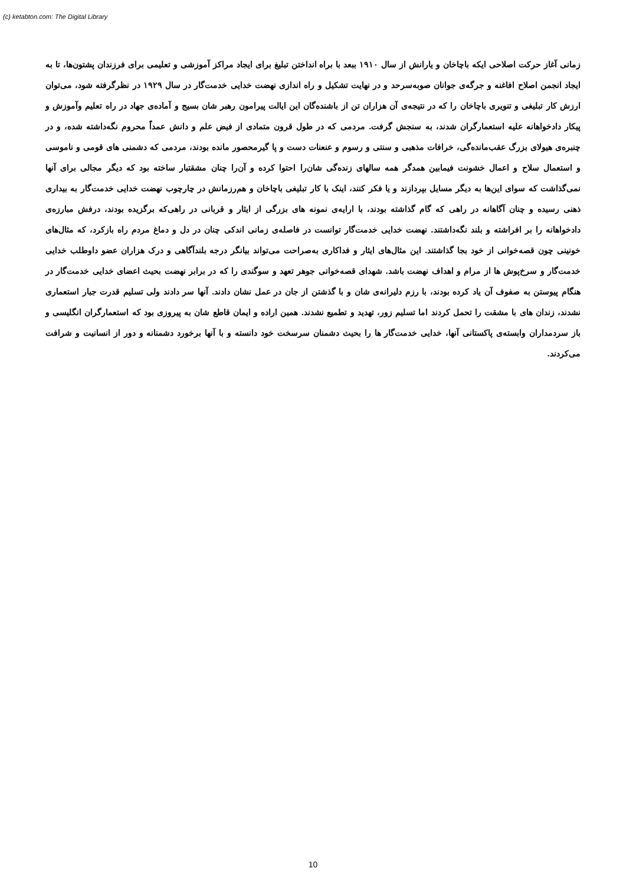(c) ketabton.com: The Digital Library
زمانی آغاز حرکت اصلاحی ایکه باچاخان و یارانش از سال ۱۹۱۰ ببعد با براه انداختن تبلیغ برای ایجاد مراکز آموزشی و تعلیمی برای فرزندان پشتون‌ها، تا به ایجاد انجمن اصلاح افاغنه و جرگه‌ی جوانان صوبه‌سرحد و در نهایت تشکیل و راه اندازی نهضت خدایی خدمت‌گار در سال ۱۹۲۹ در نظرگرفته شود، می‌توان ارزش کار تبلیغی و تنویری باچاخان را که در نتیجه‌ی آن هزاران تن از باشنده‌گان این ایالت پیرامون رهبر شان بسیج و آماده‌ی جهاد در راه تعلیم وآموزش و پیکار دادخواهانه علیه استعمارگران شدند، به سنجش گرفت. مردمی که در طول قرون متمادی از فیض علم و دانش عمداً محروم نگه‌داشته شده، و در چنبره‌ی هیولای بزرگ عقب‌مانده‌گی، خرافات مذهبی و سنتی و رسوم و عنعنات دست و پا گیرمحصور مانده بودند، مردمی که دشمنی های قومی و ناموسی و استعمال سلاح و اعمال خشونت فیمابین همدگر همه سالهای زنده‌گی شان‌را احتوا کرده و آن‌را چنان مشقتبار ساخته بود که دیگر مجالی برای آنها نمی‌گذاشت که سوای این‌ها به دیگر مسایل بپردازند و یا فکر کنند، اینک با کار تبلیغی باچاخان و هم‌رزمانش در چارچوب نهضت خدایی خدمت‌گار به بیداری ذهنی رسیده و چنان آگاهانه در راهی که گام گذاشته بودند، با ارایه‌ی نمونه های بزرگی از ایثار و قربانی در راهی‌که برگزیده بودند، درفش مبارزه‌ی دادخواهانه را بر افراشته و بلند نگه‌داشتند. نهضت خدایی خدمت‌گار توانست در فاصله‌ی زمانی اندکی چنان در دل و دماغ مردم راه بازکرد، که مثال‌های خونینی چون قصه‌خوانی از خود بجا گذاشتند. این مثال‌های ایثار و فداکاری به‌صراحت می‌تواند بیانگر درجه بلندآگاهی و درک هزاران عضو داوطلب خدایی خدمت‌گار و سرخ‌پوش ها از مرام و اهداف نهضت باشد. شهدای قصه‌خوانی جوهر تعهد و سوگندی را که در برابر نهضت بحیث اعضای خدایی خدمت‌گار در هنگام پیوستن به صفوف آن یاد کرده بودند، با رزم دلیرانه‌ی شان و با گذشتن از جان در عمل نشان دادند. آنها سر دادند ولی تسلیم قدرت جبار استعماری نشدند، زندان های با مشقت را تحمل کردند اما تسلیم زور، تهدید و تطمیع نشدند. همین اراده و ایمان قاطع شان به پیروزی بود که استعمارگران انگلیسی و باز سردمداران وابسته‌ی پاکستانی آنها، خدایی خدمت‌گار ها را بحیث دشمنان سرسخت خود دانسته و با آنها برخورد دشمنانه و دور از انسانیت و شرافت می‌کردند.
10